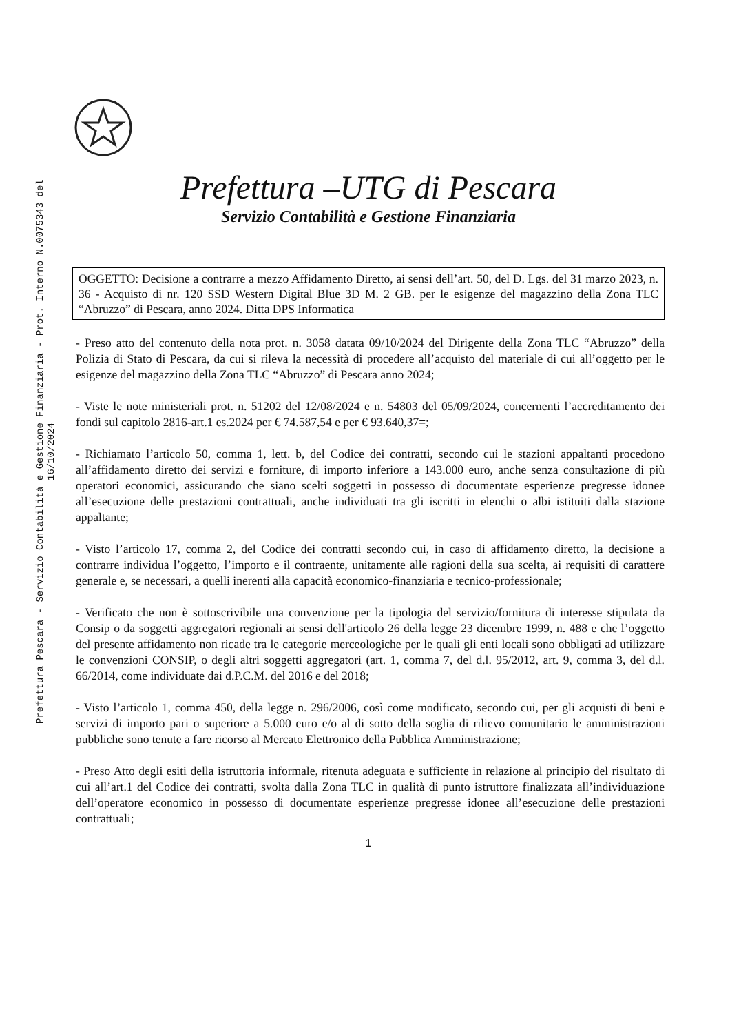Prefettura Pescara - Servizio Contabilità e Gestione Finanziaria - Prot. Interno N.0075343 del 16/10/2024
Prefettura –UTG di Pescara
Servizio Contabilità e Gestione Finanziaria
OGGETTO: Decisione a contrarre a mezzo Affidamento Diretto, ai sensi dell’art. 50, del D. Lgs. del 31 marzo 2023, n. 36 - Acquisto di nr. 120 SSD Western Digital Blue 3D M. 2 GB. per le esigenze del magazzino della Zona TLC “Abruzzo” di Pescara, anno 2024. Ditta DPS Informatica
- Preso atto del contenuto della nota prot. n. 3058 datata 09/10/2024 del Dirigente della Zona TLC “Abruzzo” della Polizia di Stato di Pescara, da cui si rileva la necessità di procedere all’acquisto del materiale di cui all’oggetto per le esigenze del magazzino della Zona TLC “Abruzzo” di Pescara anno 2024;
- Viste le note ministeriali prot. n. 51202 del 12/08/2024 e n. 54803 del 05/09/2024, concernenti l’accreditamento dei fondi sul capitolo 2816-art.1 es.2024 per € 74.587,54 e per € 93.640,37=;
- Richiamato l’articolo 50, comma 1, lett. b, del Codice dei contratti, secondo cui le stazioni appaltanti procedono all’affidamento diretto dei servizi e forniture, di importo inferiore a 143.000 euro, anche senza consultazione di più operatori economici, assicurando che siano scelti soggetti in possesso di documentate esperienze pregresse idonee all’esecuzione delle prestazioni contrattuali, anche individuati tra gli iscritti in elenchi o albi istituiti dalla stazione appaltante;
- Visto l’articolo 17, comma 2, del Codice dei contratti secondo cui, in caso di affidamento diretto, la decisione a contrarre individua l’oggetto, l’importo e il contraente, unitamente alle ragioni della sua scelta, ai requisiti di carattere generale e, se necessari, a quelli inerenti alla capacità economico-finanziaria e tecnico-professionale;
- Verificato che non è sottoscrivibile una convenzione per la tipologia del servizio/fornitura di interesse stipulata da Consip o da soggetti aggregatori regionali ai sensi dell'articolo 26 della legge 23 dicembre 1999, n. 488 e che l’oggetto del presente affidamento non ricade tra le categorie merceologiche per le quali gli enti locali sono obbligati ad utilizzare le convenzioni CONSIP, o degli altri soggetti aggregatori (art. 1, comma 7, del d.l. 95/2012, art. 9, comma 3, del d.l. 66/2014, come individuate dai d.P.C.M. del 2016 e del 2018;
- Visto l’articolo 1, comma 450, della legge n. 296/2006, così come modificato, secondo cui, per gli acquisti di beni e servizi di importo pari o superiore a 5.000 euro e/o al di sotto della soglia di rilievo comunitario le amministrazioni pubbliche sono tenute a fare ricorso al Mercato Elettronico della Pubblica Amministrazione;
- Preso Atto degli esiti della istruttoria informale, ritenuta adeguata e sufficiente in relazione al principio del risultato di cui all’art.1 del Codice dei contratti, svolta dalla Zona TLC in qualità di punto istruttore finalizzata all’individuazione dell’operatore economico in possesso di documentate esperienze pregresse idonee all’esecuzione delle prestazioni contrattuali;
1